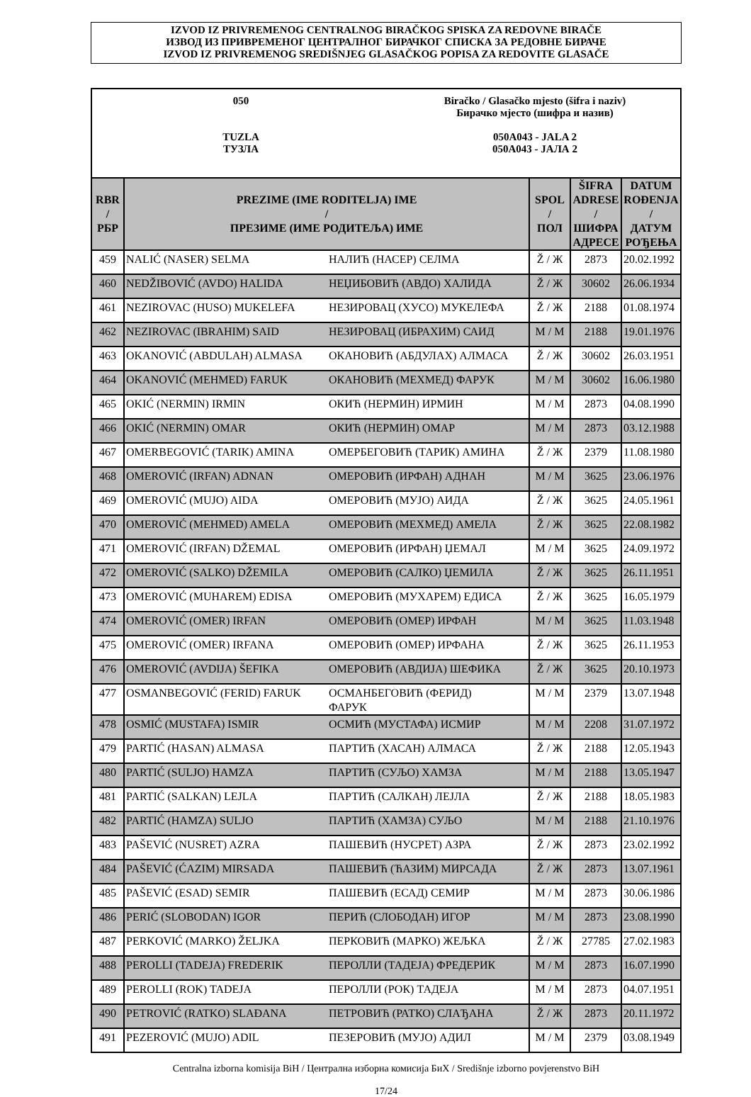IZVOD IZ PRIVREMENOG CENTRALNOG BIRAČKOG SPISKA ZA REDOVNE BIRAČE
ИЗВОД ИЗ ПРИВРЕМЕНОГ ЦЕНТРАЛНОГ БИРАЧКОГ СПИСКА ЗА РЕДОВНЕ БИРАЧЕ
IZVOD IZ PRIVREMENOG SREDIŠNJEG GLASAČKOG POPISA ZA REDOVITE GLASAČE
050
TUZLA
ТУЗЛА
Biračko / Glasačko mjesto (šifra i naziv)
Бирачко мјесто (шифра и назив)
050A043 - JALA 2
050A043 - ЈАЛА 2
| RBR / РБР | PREZIME (IME RODITELJA) IME / ПРЕЗИМЕ (ИМЕ РОДИТЕЉА) ИМЕ | SPOL / ПОЛ | ŠIFRA ADRESE / ШИФРА АДРЕСЕ | DATUM ROĐENJA / ДАТУМ РОЂЕЊА |
| --- | --- | --- | --- | --- |
| 459 | NALIĆ (NASER) SELMA НАЛИЋ (НАСЕР) СЕЛМА | Ž / Ж | 2873 | 20.02.1992 |
| 460 | NEDŽIBOVIĆ (AVDO) HALIDA НЕЏИБОВИЋ (АВДО) ХАЛИДА | Ž / Ж | 30602 | 26.06.1934 |
| 461 | NEZIROVAC (HUSO) MUKELEFA НЕЗИРОВАЦ (ХУСО) МУКЕЛЕФА | Ž / Ж | 2188 | 01.08.1974 |
| 462 | NEZIROVAC (IBRAHIM) SAID НЕЗИРОВАЦ (ИБРАХИМ) САИД | M / M | 2188 | 19.01.1976 |
| 463 | OKANOVIĆ (ABDULAH) ALMASA ОКАНОВИЋ (АБДУЛАХ) АЛМАСА | Ž / Ж | 30602 | 26.03.1951 |
| 464 | OKANOVIĆ (MEHMED) FARUK ОКАНОВИЋ (МЕХМЕД) ФАРУК | M / M | 30602 | 16.06.1980 |
| 465 | OKIĆ (NERMIN) IRMIN ОКИЋ (НЕРМИН) ИРМИН | M / M | 2873 | 04.08.1990 |
| 466 | OKIĆ (NERMIN) OMAR ОКИЋ (НЕРМИН) ОМАР | M / M | 2873 | 03.12.1988 |
| 467 | OMERBEGOVIĆ (TARIK) AMINA ОМЕРБЕГОВИЋ (ТАРИК) АМИНА | Ž / Ж | 2379 | 11.08.1980 |
| 468 | OMEROVIĆ (IRFAN) ADNAN ОМЕРОВИЋ (ИРФАН) АДНАН | M / M | 3625 | 23.06.1976 |
| 469 | OMEROVIĆ (MUJO) AIDA ОМЕРОВИЋ (МУЈО) АИДА | Ž / Ж | 3625 | 24.05.1961 |
| 470 | OMEROVIĆ (MEHMED) AMELA ОМЕРОВИЋ (МЕХМЕД) АМЕЛА | Ž / Ж | 3625 | 22.08.1982 |
| 471 | OMEROVIĆ (IRFAN) DŽEMAL ОМЕРОВИЋ (ИРФАН) ЏЕМАЛ | M / M | 3625 | 24.09.1972 |
| 472 | OMEROVIĆ (SALKO) DŽEMILA ОМЕРОВИЋ (САЛКО) ЏЕМИЛА | Ž / Ж | 3625 | 26.11.1951 |
| 473 | OMEROVIĆ (MUHAREM) EDISA ОМЕРОВИЋ (МУХАРЕМ) ЕДИСА | Ž / Ж | 3625 | 16.05.1979 |
| 474 | OMEROVIĆ (OMER) IRFAN ОМЕРОВИЋ (ОМЕР) ИРФАН | M / M | 3625 | 11.03.1948 |
| 475 | OMEROVIĆ (OMER) IRFANA ОМЕРОВИЋ (ОМЕР) ИРФАНА | Ž / Ж | 3625 | 26.11.1953 |
| 476 | OMEROVIĆ (AVDIJA) ŠEFIKA ОМЕРОВИЋ (АВДИЈА) ШЕФИКА | Ž / Ж | 3625 | 20.10.1973 |
| 477 | OSMANBEGOVIĆ (FERID) FARUK ОСМАНБЕГОВИЋ (ФЕРИД) ФАРУК | M / M | 2379 | 13.07.1948 |
| 478 | OSMIĆ (MUSTAFA) ISMIR ОСМИЋ (МУСТАФА) ИСМИР | M / M | 2208 | 31.07.1972 |
| 479 | PARTIĆ (HASAN) ALMASA ПАРТИЋ (ХАСАН) АЛМАСА | Ž / Ж | 2188 | 12.05.1943 |
| 480 | PARTIĆ (SULJO) HAMZA ПАРТИЋ (СУЉО) ХАМЗА | M / M | 2188 | 13.05.1947 |
| 481 | PARTIĆ (SALKAN) LEJLA ПАРТИЋ (САЛКАН) ЛЕЈЛА | Ž / Ж | 2188 | 18.05.1983 |
| 482 | PARTIĆ (HAMZA) SULJO ПАРТИЋ (ХАМЗА) СУЉО | M / M | 2188 | 21.10.1976 |
| 483 | PAŠEVIĆ (NUSRET) AZRA ПАШЕВИЋ (НУСРЕТ) АЗРА | Ž / Ж | 2873 | 23.02.1992 |
| 484 | PAŠEVIĆ (ĆAZIM) MIRSADA ПАШЕВИЋ (ЋАЗИМ) МИРСАДА | Ž / Ж | 2873 | 13.07.1961 |
| 485 | PAŠEVIĆ (ESAD) SEMIR ПАШЕВИЋ (ЕСАД) СЕМИР | M / M | 2873 | 30.06.1986 |
| 486 | PERIĆ (SLOBODAN) IGOR ПЕРИЋ (СЛОБОДАН) ИГОР | M / M | 2873 | 23.08.1990 |
| 487 | PERKOVIĆ (MARKO) ŽELJKA ПЕРКОВИЋ (МАРКО) ЖЕЉКА | Ž / Ж | 27785 | 27.02.1983 |
| 488 | PEROLLI (TADEJA) FREDERIK ПЕРОЛЛИ (ТАДЕЈА) ФРЕДЕРИК | M / M | 2873 | 16.07.1990 |
| 489 | PEROLLI (ROK) TADEJA ПЕРОЛЛИ (РОК) ТАДЕЈА | M / M | 2873 | 04.07.1951 |
| 490 | PETROVIĆ (RATKO) SLAĐANA ПЕТРОВИЋ (РАТКО) СЛАЂАНА | Ž / Ж | 2873 | 20.11.1972 |
| 491 | PEZEROVIĆ (MUJO) ADIL ПЕЗЕРОВИЋ (МУЈО) АДИЛ | M / M | 2379 | 03.08.1949 |
Centralna izborna komisija BiH / Централна изборна комисија БиХ / Središnje izborno povjerenstvo BiH
17/24